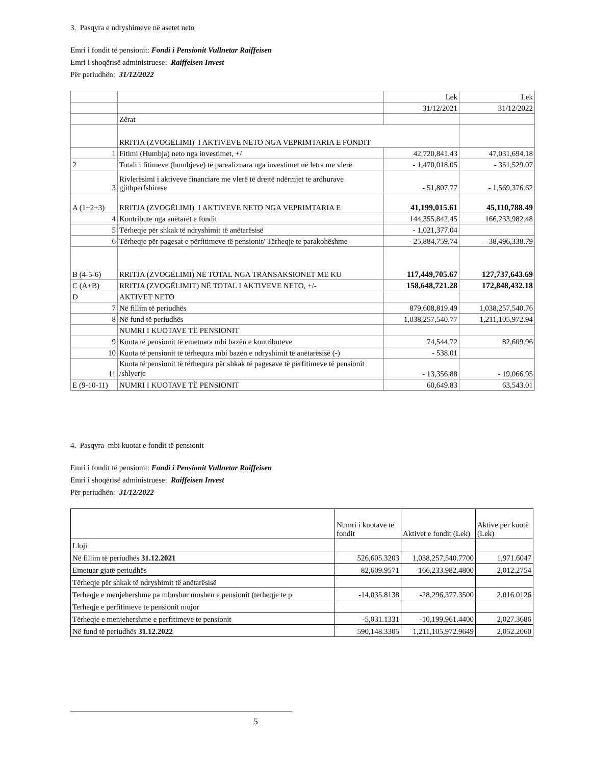3. Pasqyra e ndryshimeve në asetet neto
Emri i fondit të pensionit: Fondi i Pensionit Vullnetar Raiffeisen
Emri i shoqërisë administruese: Raiffeisen Invest
Për periudhën: 31/12/2022
| | | Lek | Lek |
| | | 31/12/2021 | 31/12/2022 |
| | Zërat | | |
| | RRITJA (ZVOGËLIMI) I AKTIVEVE NETO NGA VEPRIMTARIA E FONDIT | | |
| 1 | Fitimi (Humbja) neto nga investimet, +/ | 42,720,841.43 | 47,031,694.18 |
| 2 | Totali i fitimeve (humbjeve) të parealizuara nga investimet në letra me vlerë | - 1,470,018.05 | - 351,529.07 |
| 3 | Rivlerësimi i aktiveve financiare me vlerë të drejtë ndërmjet te ardhurave gjithperfshirese | - 51,807.77 | - 1,569,376.62 |
| A (1+2+3) | RRITJA (ZVOGËLIMI) I AKTIVEVE NETO NGA VEPRIMTARIA E | 41,199,015.61 | 45,110,788.49 |
| 4 | Kontribute nga anëtarët e fondit | 144,355,842.45 | 166,233,982.48 |
| 5 | Tërheqje për shkak të ndryshimit të anëtarësisë | - 1,021,377.04 | |
| 6 | Tërheqje për pagesat e përfitimeve të pensionit/ Tërheqje te parakohëshme | - 25,884,759.74 | - 38,496,338.79 |
| B (4-5-6) | RRITJA (ZVOGËLIMI) NË TOTAL NGA TRANSAKSIONET ME KU | 117,449,705.67 | 127,737,643.69 |
| C (A+B) | RRITJA (ZVOGËLIMIT) NË TOTAL I AKTIVEVE NETO, +/- | 158,648,721.28 | 172,848,432.18 |
| D | AKTIVET NETO | | |
| 7 | Në fillim të periudhës | 879,608,819.49 | 1,038,257,540.76 |
| 8 | Në fund të periudhës | 1,038,257,540.77 | 1,211,105,972.94 |
| | NUMRI I KUOTAVE TË PENSIONIT | | |
| 9 | Kuota të pensionit të emetuara mbi bazën e kontributeve | 74,544.72 | 82,609.96 |
| 10 | Kuota të pensionit të tërhequra mbi bazën e ndryshimit të anëtarësisë (-) | - 538.01 | |
| 11 | Kuota të pensionit të tërhequra për shkak të pagesave të përfitimeve të pensionit /shlyerje | - 13,356.88 | - 19,066.95 |
| E (9-10-11) | NUMRI I KUOTAVE TË PENSIONIT | 60,649.83 | 63,543.01 |
4. Pasqyra mbi kuotat e fondit të pensionit
Emri i fondit të pensionit: Fondi i Pensionit Vullnetar Raiffeisen
Emri i shoqërisë administruese: Raiffeisen Invest
Për periudhën: 31/12/2022
| | Numri i kuotave të fondit | Aktivet e fondit (Lek) | Aktive për kuotë (Lek) |
| Lloji | | | |
| Në fillim të periudhës 31.12.2021 | 526,605.3203 | 1,038,257,540.7700 | 1,971.6047 |
| Emetuar gjatë periudhës | 82,609.9571 | 166,233,982.4800 | 2,012.2754 |
| Tërheqje për shkak të ndryshimit të anëtarësisë | | | |
| Terheqje e menjehershme pa mbushur moshen e pensionit (terheqje te p | -14,035.8138 | -28,296,377.3500 | 2,016.0126 |
| Terheqje e perfitimeve te pensionit mujor | | | |
| Tërheqje e menjehershme e perfitimeve te pensionit | -5,031.1331 | -10,199,961.4400 | 2,027.3686 |
| Në fund të periudhës 31.12.2022 | 590,148.3305 | 1,211,105,972.9649 | 2,052.2060 |
5